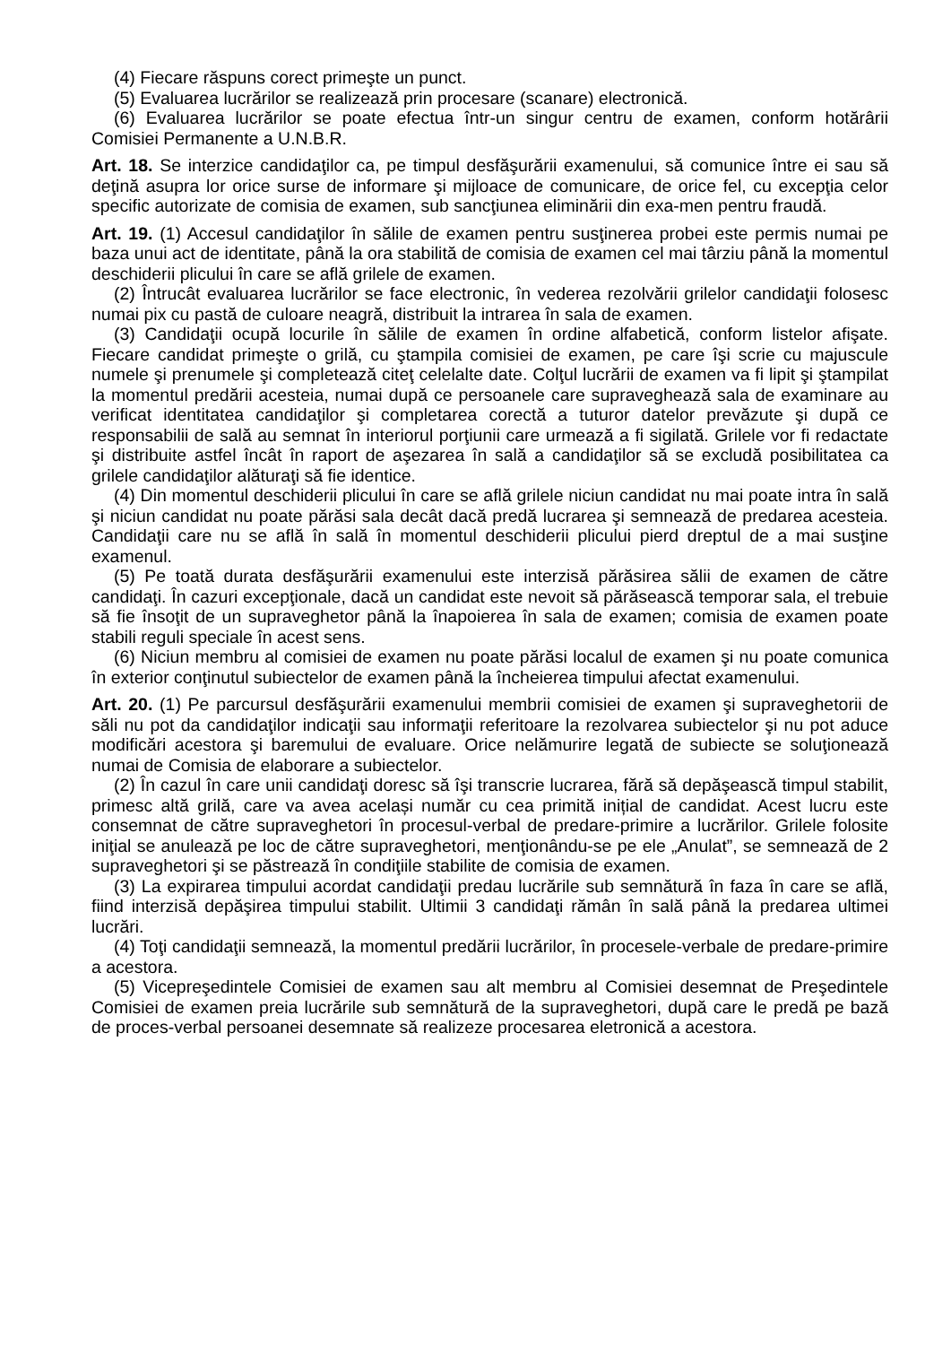(4) Fiecare răspuns corect primeşte un punct.
(5) Evaluarea lucrărilor se realizează prin procesare (scanare) electronică.
(6) Evaluarea lucrărilor se poate efectua într-un singur centru de examen, conform hotărârii Comisiei Permanente a U.N.B.R.
Art. 18. Se interzice candidaţilor ca, pe timpul desfăşurării examenului, să comunice între ei sau să deţină asupra lor orice surse de informare şi mijloace de comunicare, de orice fel, cu excepţia celor specific autorizate de comisia de examen, sub sancţiunea eliminării din exa-men pentru fraudă.
Art. 19. (1) Accesul candidaţilor în sălile de examen pentru susţinerea probei este permis numai pe baza unui act de identitate, până la ora stabilită de comisia de examen cel mai târziu până la momentul deschiderii plicului în care se află grilele de examen.
(2) Întrucât evaluarea lucrărilor se face electronic, în vederea rezolvării grilelor candidaţii folosesc numai pix cu pastă de culoare neagră, distribuit la intrarea în sala de examen.
(3) Candidaţii ocupă locurile în sălile de examen în ordine alfabetică, conform listelor afişate. Fiecare candidat primeşte o grilă, cu ştampila comisiei de examen, pe care îşi scrie cu majuscule numele şi prenumele şi completează citeţ celelalte date. Colţul lucrării de examen va fi lipit şi ştampilat la momentul predării acesteia, numai după ce persoanele care supraveghează sala de examinare au verificat identitatea candidaţilor şi completarea corectă a tuturor datelor prevăzute şi după ce responsabilii de sală au semnat în interiorul porţiunii care urmează a fi sigilată. Grilele vor fi redactate şi distribuite astfel încât în raport de aşezarea în sală a candidaţilor să se excludă posibilitatea ca grilele candidaţilor alăturaţi să fie identice.
(4) Din momentul deschiderii plicului în care se află grilele niciun candidat nu mai poate intra în sală şi niciun candidat nu poate părăsi sala decât dacă predă lucrarea şi semnează de predarea acesteia. Candidaţii care nu se află în sală în momentul deschiderii plicului pierd dreptul de a mai susţine examenul.
(5) Pe toată durata desfăşurării examenului este interzisă părăsirea sălii de examen de către candidaţi. În cazuri excepţionale, dacă un candidat este nevoit să părăsească temporar sala, el trebuie să fie însoţit de un supraveghetor până la înapoierea în sala de examen; comisia de examen poate stabili reguli speciale în acest sens.
(6) Niciun membru al comisiei de examen nu poate părăsi localul de examen şi nu poate comunica în exterior conţinutul subiectelor de examen până la încheierea timpului afectat examenului.
Art. 20. (1) Pe parcursul desfăşurării examenului membrii comisiei de examen şi supraveghetorii de săli nu pot da candidaţilor indicaţii sau informaţii referitoare la rezolvarea subiectelor şi nu pot aduce modificări acestora şi baremului de evaluare. Orice nelămurire legată de subiecte se soluţionează numai de Comisia de elaborare a subiectelor.
(2) În cazul în care unii candidaţi doresc să îşi transcrie lucrarea, fără să depăşească timpul stabilit, primesc altă grilă, care va avea același număr cu cea primită inițial de candidat. Acest lucru este consemnat de către supraveghetori în procesul-verbal de predare-primire a lucrărilor. Grilele folosite iniţial se anulează pe loc de către supraveghetori, menţionându-se pe ele „Anulat”, se semnează de 2 supraveghetori şi se păstrează în condiţiile stabilite de comisia de examen.
(3) La expirarea timpului acordat candidaţii predau lucrările sub semnătură în faza în care se află, fiind interzisă depăşirea timpului stabilit. Ultimii 3 candidaţi rămân în sală până la predarea ultimei lucrări.
(4) Toţi candidaţii semnează, la momentul predării lucrărilor, în procesele-verbale de predare-primire a acestora.
(5) Vicepreşedintele Comisiei de examen sau alt membru al Comisiei desemnat de Preşedintele Comisiei de examen preia lucrările sub semnătură de la supraveghetori, după care le predă pe bază de proces-verbal persoanei desemnate să realizeze procesarea eletronică a acestora.